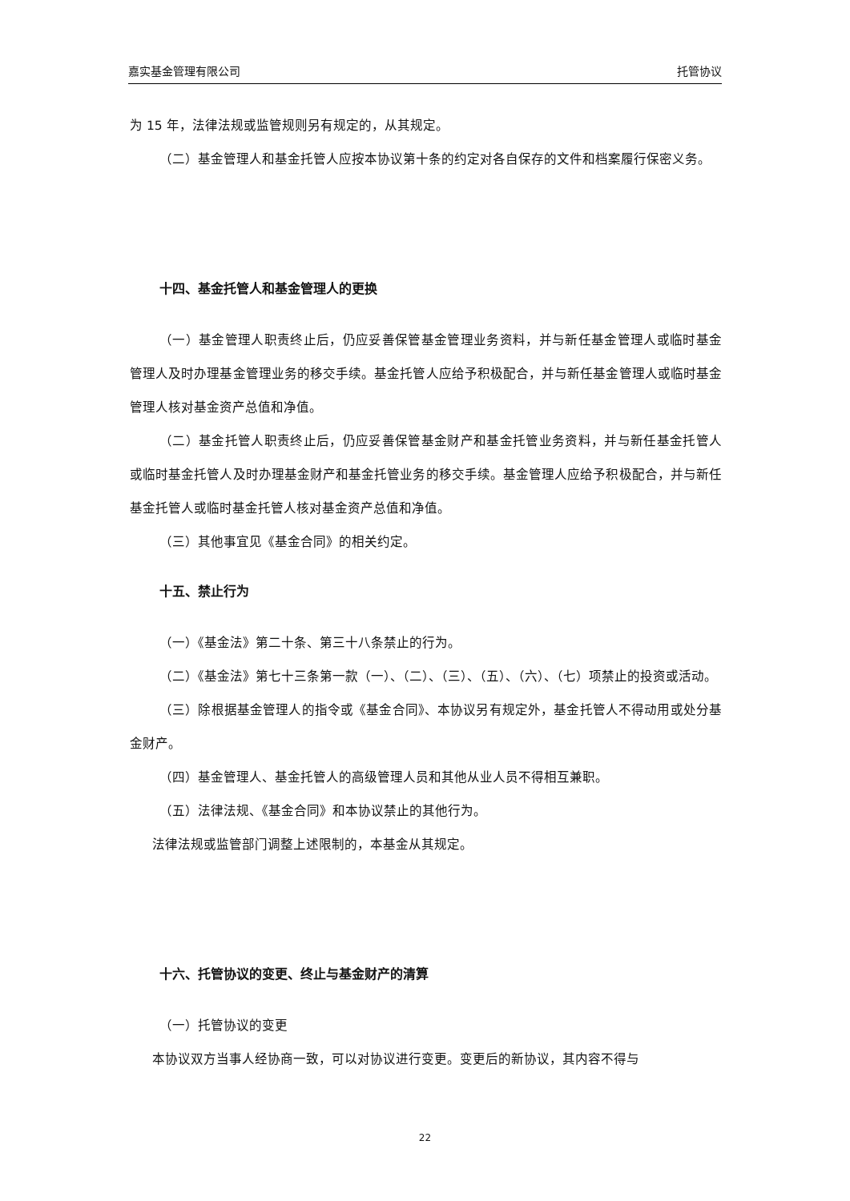嘉实基金管理有限公司 托管协议
为 15 年，法律法规或监管规则另有规定的，从其规定。
（二）基金管理人和基金托管人应按本协议第十条的约定对各自保存的文件和档案履行保密义务。
十四、基金托管人和基金管理人的更换
（一）基金管理人职责终止后，仍应妥善保管基金管理业务资料，并与新任基金管理人或临时基金管理人及时办理基金管理业务的移交手续。基金托管人应给予积极配合，并与新任基金管理人或临时基金管理人核对基金资产总值和净值。
（二）基金托管人职责终止后，仍应妥善保管基金财产和基金托管业务资料，并与新任基金托管人或临时基金托管人及时办理基金财产和基金托管业务的移交手续。基金管理人应给予积极配合，并与新任基金托管人或临时基金托管人核对基金资产总值和净值。
（三）其他事宜见《基金合同》的相关约定。
十五、禁止行为
（一）《基金法》第二十条、第三十八条禁止的行为。
（二）《基金法》第七十三条第一款（一）、（二）、（三）、（五）、（六）、（七）项禁止的投资或活动。
（三）除根据基金管理人的指令或《基金合同》、本协议另有规定外，基金托管人不得动用或处分基金财产。
（四）基金管理人、基金托管人的高级管理人员和其他从业人员不得相互兼职。
（五）法律法规、《基金合同》和本协议禁止的其他行为。
法律法规或监管部门调整上述限制的，本基金从其规定。
十六、托管协议的变更、终止与基金财产的清算
（一）托管协议的变更
本协议双方当事人经协商一致，可以对协议进行变更。变更后的新协议，其内容不得与
22